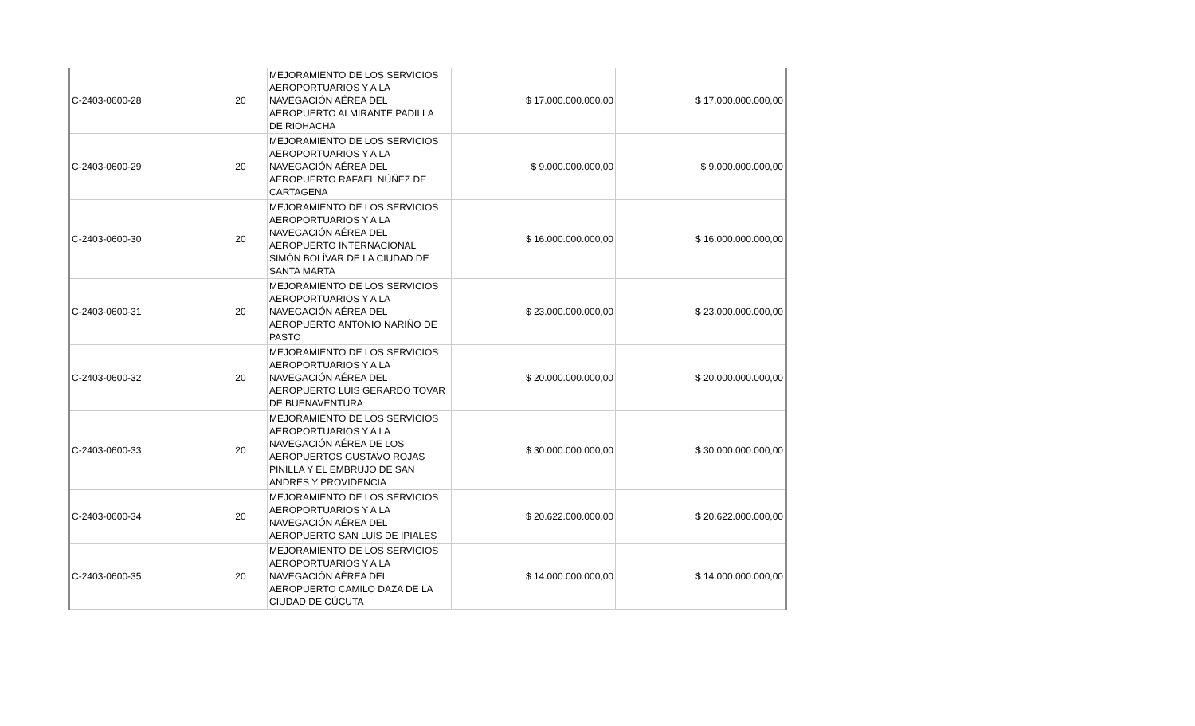| C-2403-0600-28 | 20 | MEJORAMIENTO DE LOS SERVICIOS AEROPORTUARIOS Y A LA NAVEGACIÓN AÉREA DEL AEROPUERTO ALMIRANTE PADILLA DE RIOHACHA | $ 17.000.000.000,00 | $ 17.000.000.000,00 |
| C-2403-0600-29 | 20 | MEJORAMIENTO DE LOS SERVICIOS AEROPORTUARIOS Y A LA NAVEGACIÓN AÉREA DEL AEROPUERTO RAFAEL NÚÑEZ DE CARTAGENA | $ 9.000.000.000,00 | $ 9.000.000.000,00 |
| C-2403-0600-30 | 20 | MEJORAMIENTO DE LOS SERVICIOS AEROPORTUARIOS Y A LA NAVEGACIÓN AÉREA DEL AEROPUERTO INTERNACIONAL SIMÓN BOLÍVAR DE LA CIUDAD DE SANTA MARTA | $ 16.000.000.000,00 | $ 16.000.000.000,00 |
| C-2403-0600-31 | 20 | MEJORAMIENTO DE LOS SERVICIOS AEROPORTUARIOS Y A LA NAVEGACIÓN AÉREA DEL AEROPUERTO ANTONIO NARIÑO DE PASTO | $ 23.000.000.000,00 | $ 23.000.000.000,00 |
| C-2403-0600-32 | 20 | MEJORAMIENTO DE LOS SERVICIOS AEROPORTUARIOS Y A LA NAVEGACIÓN AÉREA DEL AEROPUERTO LUIS GERARDO TOVAR DE BUENAVENTURA | $ 20.000.000.000,00 | $ 20.000.000.000,00 |
| C-2403-0600-33 | 20 | MEJORAMIENTO DE LOS SERVICIOS AEROPORTUARIOS Y A LA NAVEGACIÓN AÉREA DE LOS AEROPUERTOS GUSTAVO ROJAS PINILLA Y EL EMBRUJO DE SAN ANDRES Y PROVIDENCIA | $ 30.000.000.000,00 | $ 30.000.000.000,00 |
| C-2403-0600-34 | 20 | MEJORAMIENTO DE LOS SERVICIOS AEROPORTUARIOS Y A LA NAVEGACIÓN AÉREA DEL AEROPUERTO SAN LUIS DE IPIALES | $ 20.622.000.000,00 | $ 20.622.000.000,00 |
| C-2403-0600-35 | 20 | MEJORAMIENTO DE LOS SERVICIOS AEROPORTUARIOS Y A LA NAVEGACIÓN AÉREA DEL AEROPUERTO CAMILO DAZA DE LA CIUDAD DE CÚCUTA | $ 14.000.000.000,00 | $ 14.000.000.000,00 |